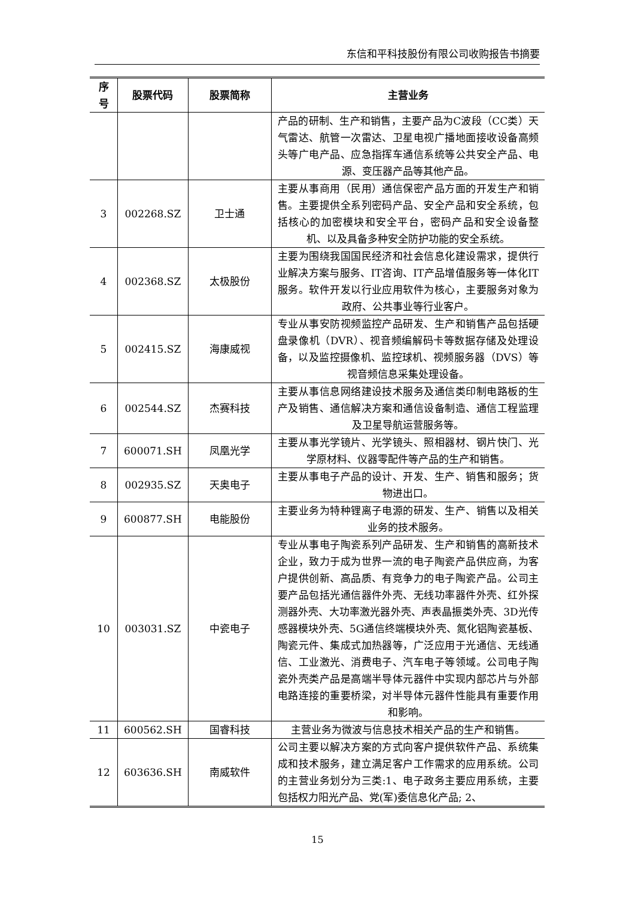东信和平科技股份有限公司收购报告书摘要
| 序 号 | 股票代码 | 股票简称 | 主营业务 |
| --- | --- | --- | --- |
| | | | 产品的研制、生产和销售，主要产品为C波段（CC类）天气雷达、航管一次雷达、卫星电视广播地面接收设备高频头等广电产品、应急指挥车通信系统等公共安全产品、电源、变压器产品等其他产品。 |
| 3 | 002268.SZ | 卫士通 | 主要从事商用（民用）通信保密产品方面的开发生产和销售。主要提供全系列密码产品、安全产品和安全系统，包括核心的加密模块和安全平台，密码产品和安全设备整机、以及具备多种安全防护功能的安全系统。 |
| 4 | 002368.SZ | 太极股份 | 主要为围绕我国国民经济和社会信息化建设需求，提供行业解决方案与服务、IT咨询、IT产品增值服务等一体化IT服务。软件开发以行业应用软件为核心，主要服务对象为政府、公共事业等行业客户。 |
| 5 | 002415.SZ | 海康威视 | 专业从事安防视频监控产品研发、生产和销售产品包括硬盘录像机（DVR）、视音频编解码卡等数据存储及处理设备，以及监控摄像机、监控球机、视频服务器（DVS）等视音频信息采集处理设备。 |
| 6 | 002544.SZ | 杰赛科技 | 主要从事信息网络建设技术服务及通信类印制电路板的生产及销售、通信解决方案和通信设备制造、通信工程监理及卫星导航运营服务等。 |
| 7 | 600071.SH | 凤凰光学 | 主要从事光学镜片、光学镜头、照相器材、钢片快门、光学原材料、仪器零配件等产品的生产和销售。 |
| 8 | 002935.SZ | 天奥电子 | 主要从事电子产品的设计、开发、生产、销售和服务；货物进出口。 |
| 9 | 600877.SH | 电能股份 | 主要业务为特种锂离子电源的研发、生产、销售以及相关业务的技术服务。 |
| 10 | 003031.SZ | 中瓷电子 | 专业从事电子陶瓷系列产品研发、生产和销售的高新技术企业，致力于成为世界一流的电子陶瓷产品供应商，为客户提供创新、高品质、有竞争力的电子陶瓷产品。公司主要产品包括光通信器件外壳、无线功率器件外壳、红外探测器外壳、大功率激光器外壳、声表晶振类外壳、3D光传感器模块外壳、5G通信终端模块外壳、氮化铝陶瓷基板、陶瓷元件、集成式加热器等，广泛应用于光通信、无线通信、工业激光、消费电子、汽车电子等领域。公司电子陶瓷外壳类产品是高端半导体元器件中实现内部芯片与外部电路连接的重要桥梁，对半导体元器件性能具有重要作用和影响。 |
| 11 | 600562.SH | 国睿科技 | 主营业务为微波与信息技术相关产品的生产和销售。 |
| 12 | 603636.SH | 南威软件 | 公司主要以解决方案的方式向客户提供软件产品、系统集成和技术服务，建立满足客户工作需求的应用系统。公司的主营业务划分为三类:1、电子政务主要应用系统，主要包括权力阳光产品、党(军)委信息化产品; 2、 |
15